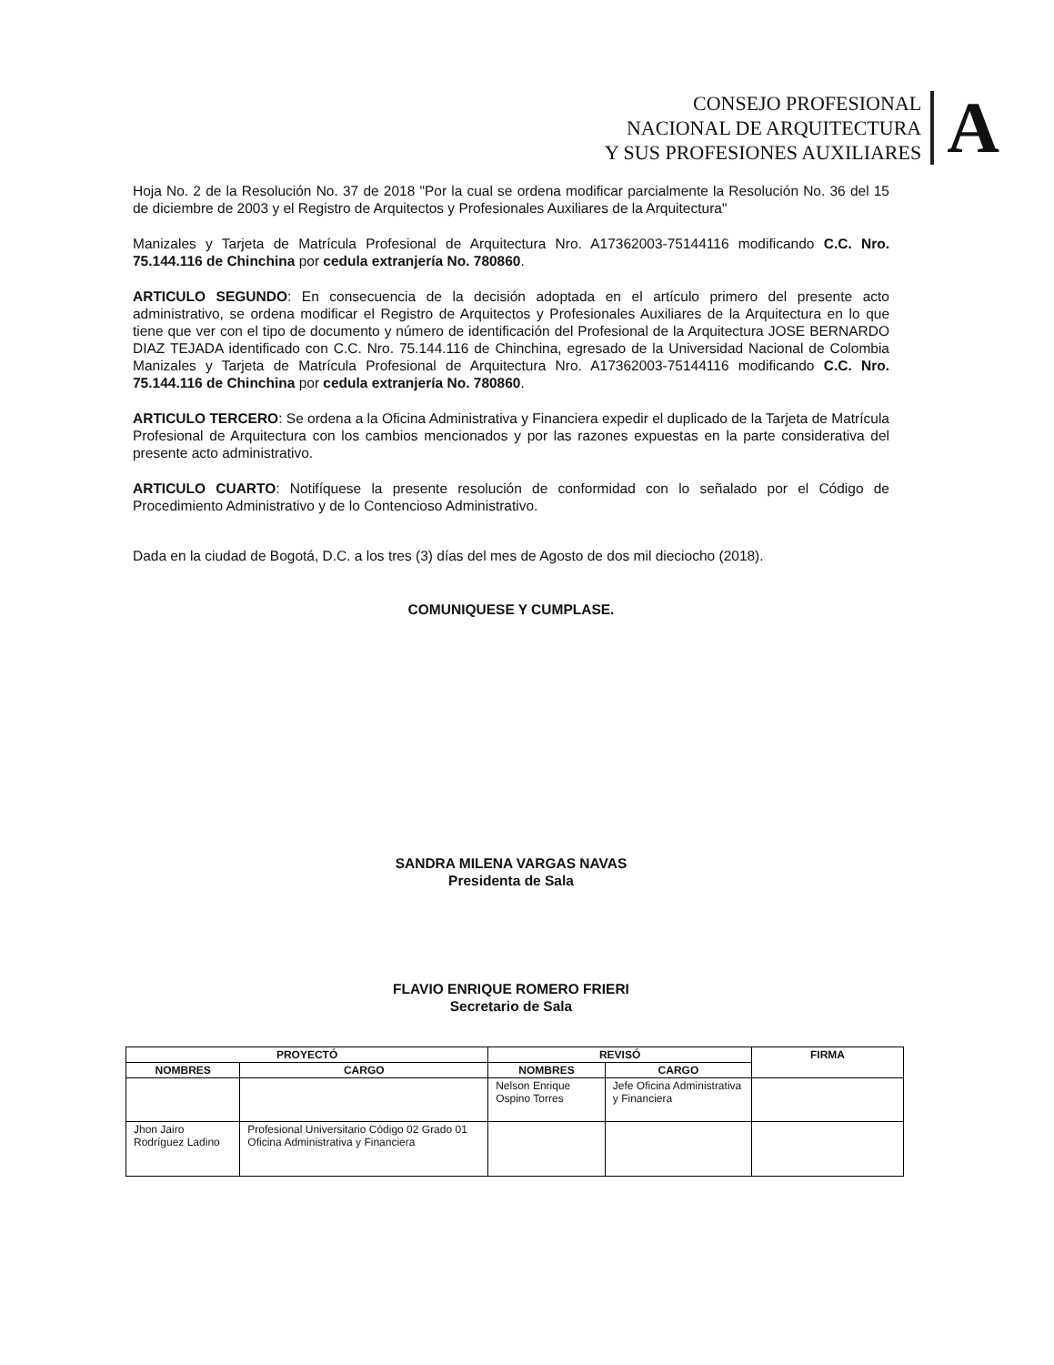CONSEJO PROFESIONAL
NACIONAL DE ARQUITECTURA
Y SUS PROFESIONES AUXILIARES
A
Hoja No. 2 de la Resolución No. 37 de 2018 "Por la cual se ordena modificar parcialmente la Resolución No. 36 del 15 de diciembre de 2003 y el Registro de Arquitectos y Profesionales Auxiliares de la Arquitectura"
Manizales y Tarjeta de Matrícula Profesional de Arquitectura Nro. A17362003-75144116 modificando C.C. Nro. 75.144.116 de Chinchina por cedula extranjería No. 780860.
ARTICULO SEGUNDO: En consecuencia de la decisión adoptada en el artículo primero del presente acto administrativo, se ordena modificar el Registro de Arquitectos y Profesionales Auxiliares de la Arquitectura en lo que tiene que ver con el tipo de documento y número de identificación del Profesional de la Arquitectura JOSE BERNARDO DIAZ TEJADA identificado con C.C. Nro. 75.144.116 de Chinchina, egresado de la Universidad Nacional de Colombia Manizales y Tarjeta de Matrícula Profesional de Arquitectura Nro. A17362003-75144116 modificando C.C. Nro. 75.144.116 de Chinchina por cedula extranjería No. 780860.
ARTICULO TERCERO: Se ordena a la Oficina Administrativa y Financiera expedir el duplicado de la Tarjeta de Matrícula Profesional de Arquitectura con los cambios mencionados y por las razones expuestas en la parte considerativa del presente acto administrativo.
ARTICULO CUARTO: Notifíquese la presente resolución de conformidad con lo señalado por el Código de Procedimiento Administrativo y de lo Contencioso Administrativo.
Dada en la ciudad de Bogotá, D.C. a los tres (3) días del mes de Agosto de dos mil dieciocho (2018).
COMUNIQUESE Y CUMPLASE.
SANDRA MILENA VARGAS NAVAS
Presidenta de Sala
FLAVIO ENRIQUE ROMERO FRIERI
Secretario de Sala
| PROYECTÓ | | REVISÓ | | FIRMA |
| --- | --- | --- | --- | --- |
| NOMBRES | CARGO | NOMBRES | CARGO | |
| | | Nelson Enrique Ospino Torres | Jefe Oficina Administrativa y Financiera | |
| Jhon Jairo Rodríguez Ladino | Profesional Universitario Código 02 Grado 01 Oficina Administrativa y Financiera | | | |